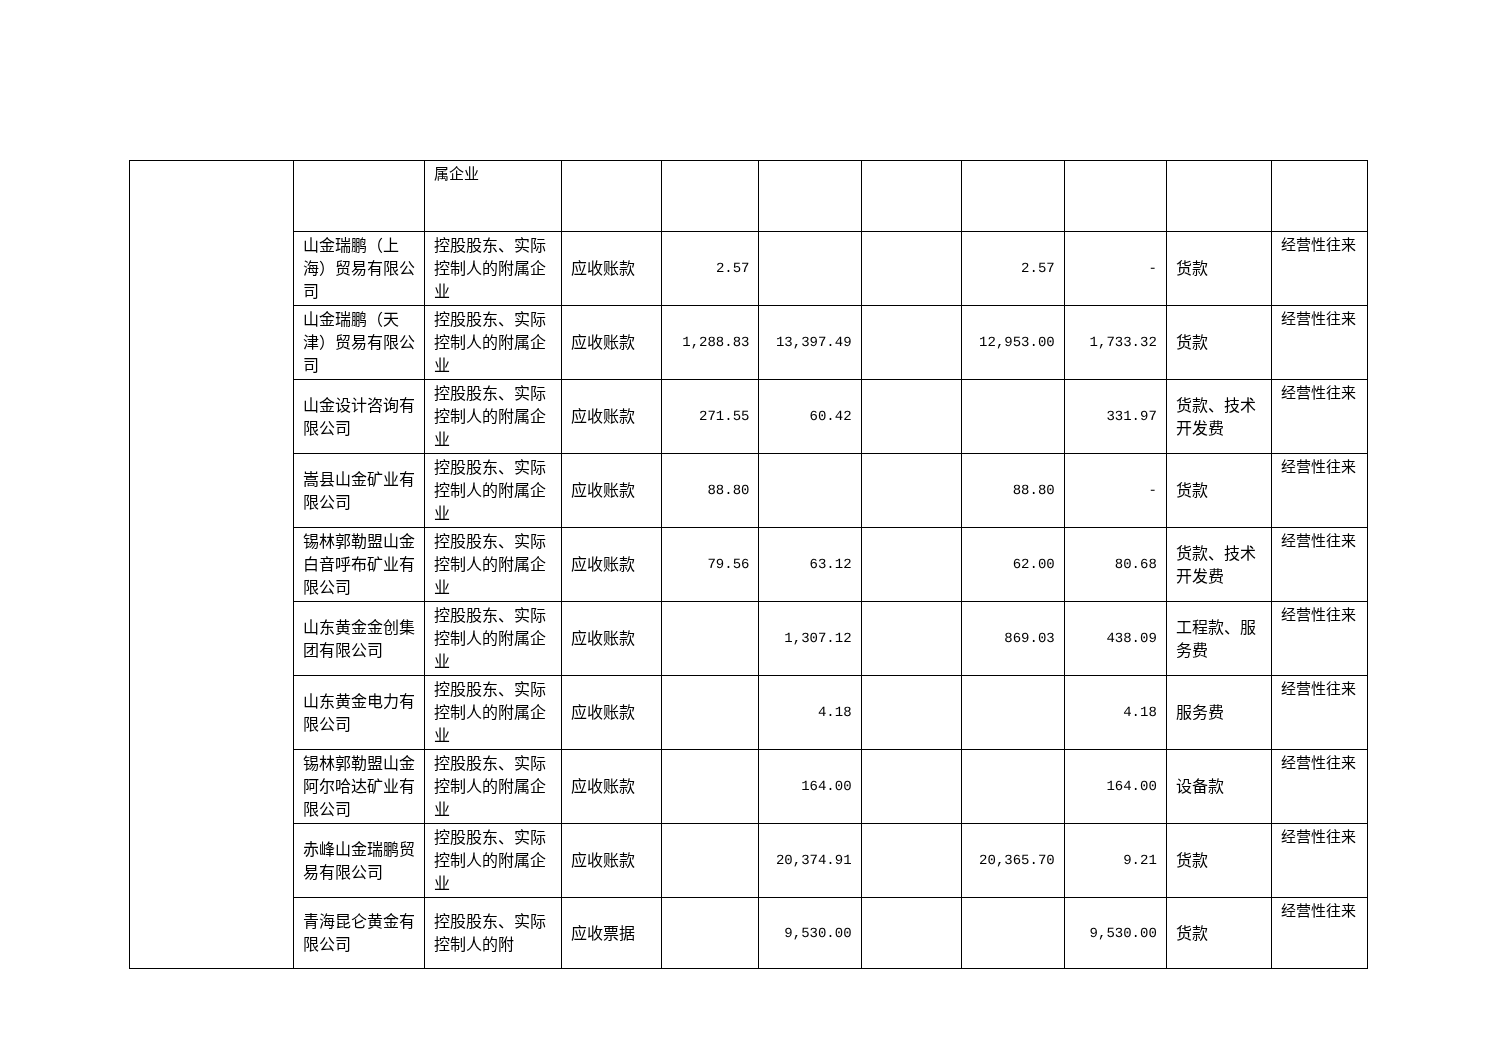| | | 属企业 | | | | | | | | |
| | 山金瑞鹏（上海）贸易有限公司 | 控股股东、实际控制人的附属企业 | 应收账款 | 2.57 | | | 2.57 | - | 货款 | 经营性往来 |
| | 山金瑞鹏（天津）贸易有限公司 | 控股股东、实际控制人的附属企业 | 应收账款 | 1,288.83 | 13,397.49 | | 12,953.00 | 1,733.32 | 货款 | 经营性往来 |
| | 山金设计咨询有限公司 | 控股股东、实际控制人的附属企业 | 应收账款 | 271.55 | 60.42 | | | 331.97 | 货款、技术开发费 | 经营性往来 |
| | 嵩县山金矿业有限公司 | 控股股东、实际控制人的附属企业 | 应收账款 | 88.80 | | | 88.80 | - | 货款 | 经营性往来 |
| | 锡林郭勒盟山金白音呼布矿业有限公司 | 控股股东、实际控制人的附属企业 | 应收账款 | 79.56 | 63.12 | | 62.00 | 80.68 | 货款、技术开发费 | 经营性往来 |
| | 山东黄金金创集团有限公司 | 控股股东、实际控制人的附属企业 | 应收账款 | | 1,307.12 | | 869.03 | 438.09 | 工程款、服务费 | 经营性往来 |
| | 山东黄金电力有限公司 | 控股股东、实际控制人的附属企业 | 应收账款 | | 4.18 | | | 4.18 | 服务费 | 经营性往来 |
| | 锡林郭勒盟山金阿尔哈达矿业有限公司 | 控股股东、实际控制人的附属企业 | 应收账款 | | 164.00 | | | 164.00 | 设备款 | 经营性往来 |
| | 赤峰山金瑞鹏贸易有限公司 | 控股股东、实际控制人的附属企业 | 应收账款 | | 20,374.91 | | 20,365.70 | 9.21 | 货款 | 经营性往来 |
| | 青海昆仑黄金有限公司 | 控股股东、实际控制人的附 | 应收票据 | | 9,530.00 | | | 9,530.00 | 货款 | 经营性往来 |